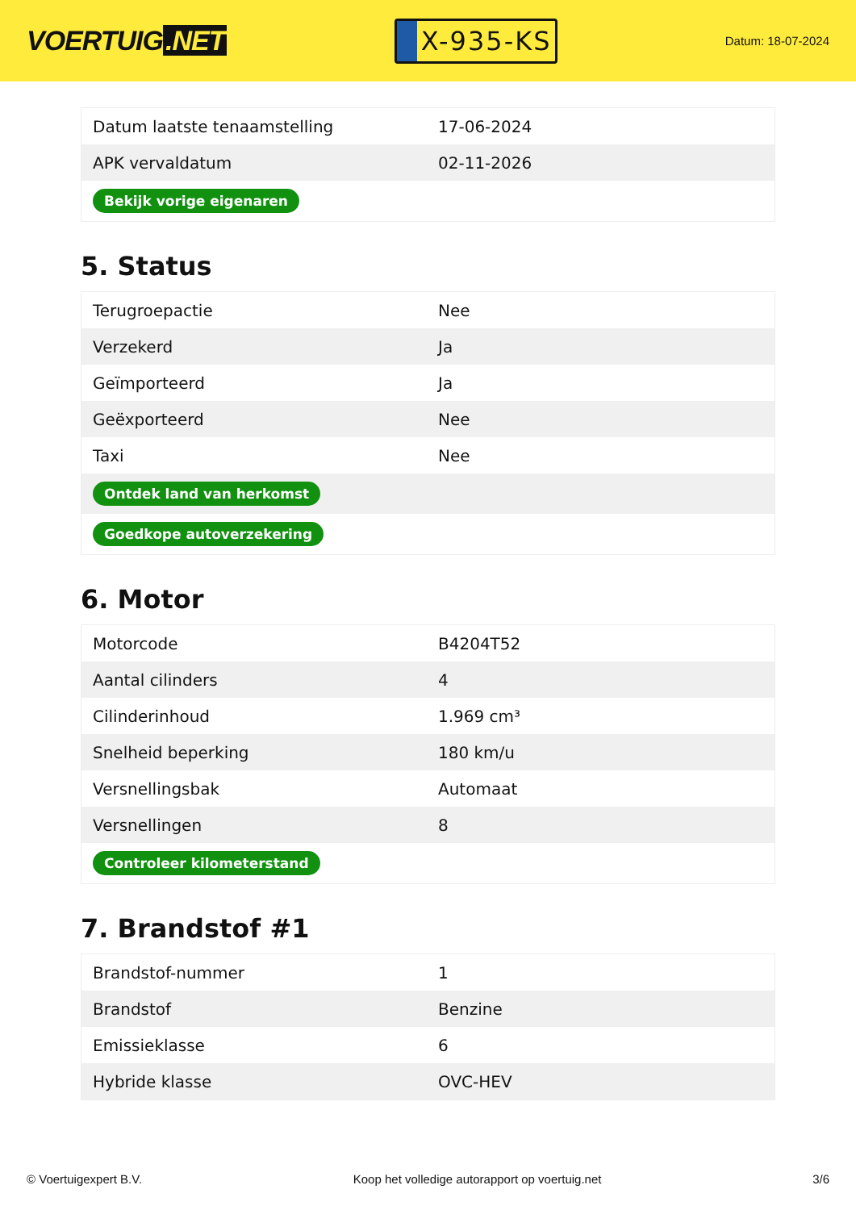VOERTUIG.NET
X-935-KS
Datum: 18-07-2024
| Datum laatste tenaamstelling | 17-06-2024 |
| APK vervaldatum | 02-11-2026 |
| Bekijk vorige eigenaren | |
5. Status
| Terugroepactie | Nee |
| Verzekerd | Ja |
| Geïmporteerd | Ja |
| Geëxporteerd | Nee |
| Taxi | Nee |
| Ontdek land van herkomst | |
| Goedkope autoverzekering | |
6. Motor
| Motorcode | B4204T52 |
| Aantal cilinders | 4 |
| Cilinderinhoud | 1.969 cm³ |
| Snelheid beperking | 180 km/u |
| Versnellingsbak | Automaat |
| Versnellingen | 8 |
| Controleer kilometerstand | |
7. Brandstof #1
| Brandstof-nummer | 1 |
| Brandstof | Benzine |
| Emissieklasse | 6 |
| Hybride klasse | OVC-HEV |
© Voertuigexpert B.V. Koop het volledige autorapport op voertuig.net 3/6